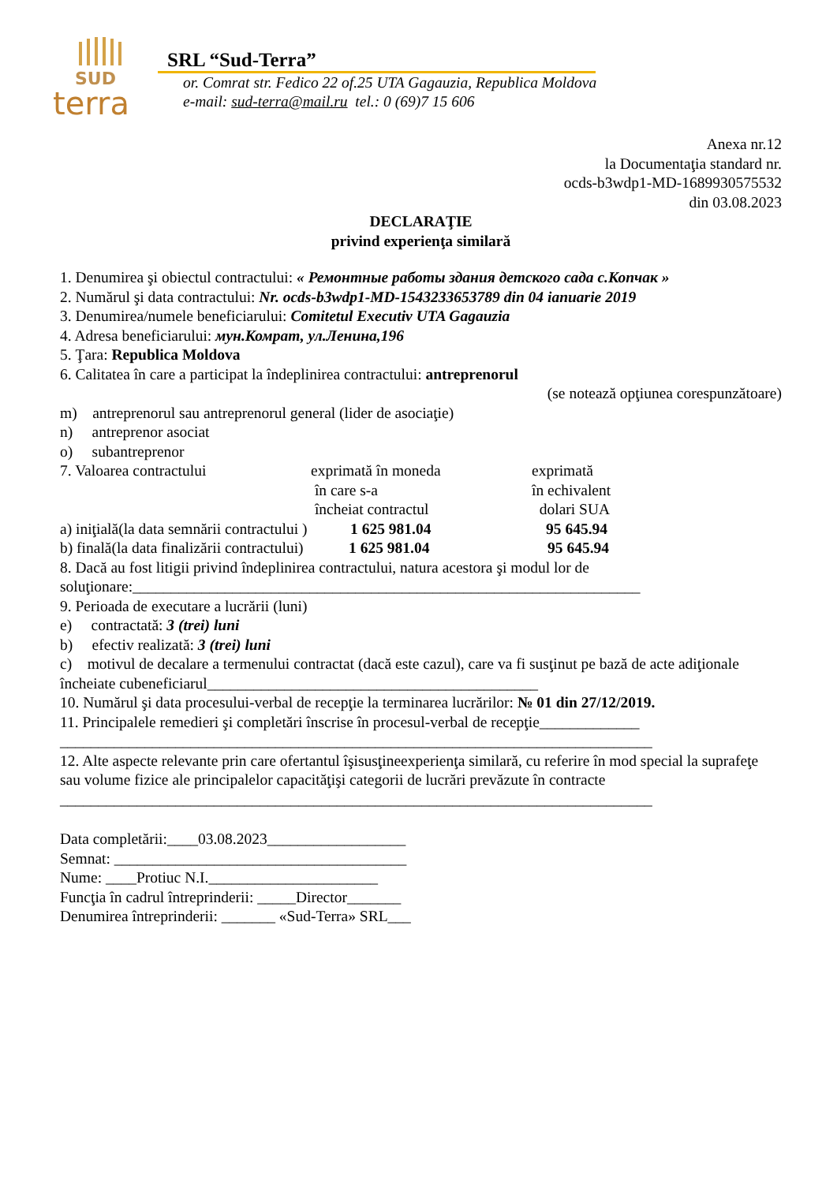SUD
terra
SRL “Sud-Terra”
or. Comrat str. Fedico 22 of.25 UTA Gagauzia, Republica Moldova
e-mail: sud-terra@mail.ru tel.: 0 (69)7 15 606
Anexa nr.12
la Documentaţia standard nr.
ocds-b3wdp1-MD-1689930575532
din 03.08.2023
DECLARAŢIE
privind experienţa similară
1. Denumirea şi obiectul contractului: « Ремонтные работы здания детского сада с.Копчак »
2. Numărul şi data contractului: Nr. ocds-b3wdp1-MD-1543233653789 din 04 ianuarie 2019
3. Denumirea/numele beneficiarului: Comitetul Executiv UTA Gagauzia
4. Adresa beneficiarului: мун.Комрат, ул.Ленина,196
5. Ţara: Republica Moldova
6. Calitatea în care a participat la îndeplinirea contractului: antreprenorul
(se notează opţiunea corespunzătoare)
m) antreprenorul sau antreprenorul general (lider de asociaţie)
n) antreprenor asociat
o) subantreprenor
7. Valoarea contractului exprimată în moneda
în care s-a
încheiat contractul exprimată
în echivalent
dolari SUA
a) iniţială(la data semnării contractului ) 1 625 981.04 95 645.94
b) finală(la data finalizării contractului) 1 625 981.04 95 645.94
8. Dacă au fost litigii privind îndeplinirea contractului, natura acestora şi modul lor de soluţionare:__________________________________________________________________
9. Perioada de executare a lucrării (luni)
e) contractată: 3 (trei) luni
b) efectiv realizată: 3 (trei) luni
c) motivul de decalare a termenului contractat (dacă este cazul), care va fi susţinut pe bază de acte adiţionale încheiate cubeneficiarul___________________________________________
10. Numărul şi data procesului-verbal de recepţie la terminarea lucrărilor: № 01 din 27/12/2019.
11. Principalele remedieri şi completări înscrise în procesul-verbal de recepţie_____________
_____________________________________________________________________________
12. Alte aspecte relevante prin care ofertantul îşisusţineexperienţa similară, cu referire în mod special la suprafeţe sau volume fizice ale principalelor capacităţişi categorii de lucrări prevăzute în contracte
_____________________________________________________________________________
Data completării:____03.08.2023__________________
Semnat: ______________________________________
Nume: ____Protiuc N.I.______________________
Funcţia în cadrul întreprinderii: _____Director_______
Denumirea întreprinderii: _______ «Sud-Terra» SRL___